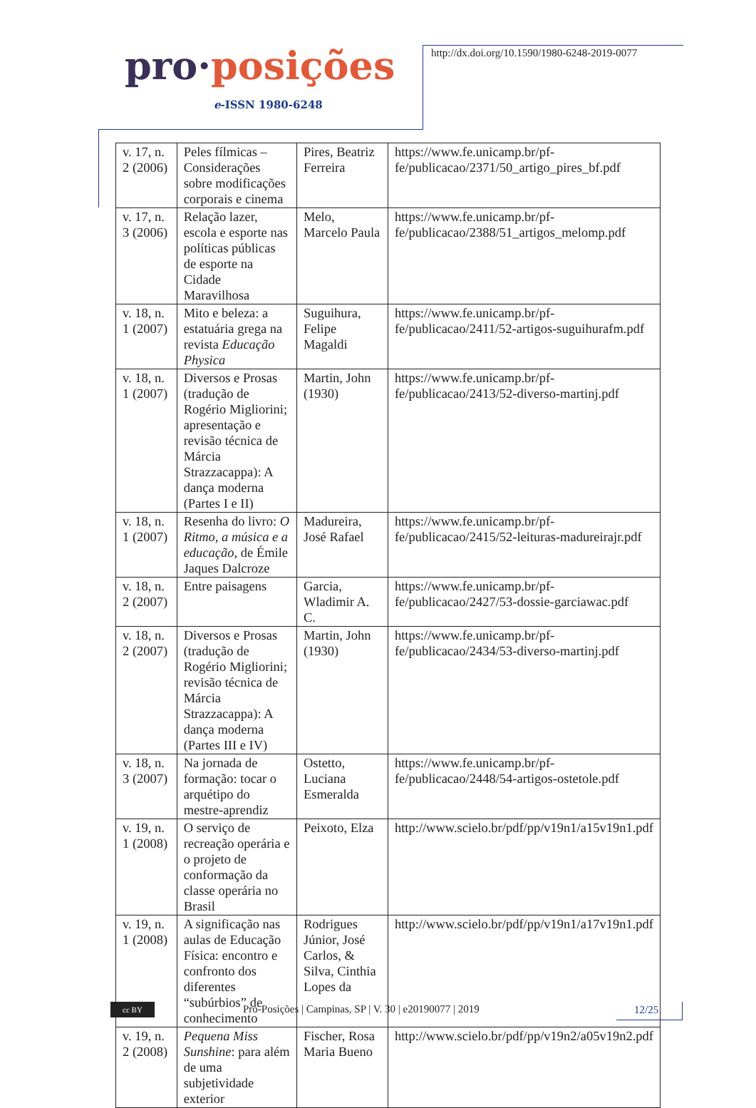pro·posições
e-ISSN 1980-6248
http://dx.doi.org/10.1590/1980-6248-2019-0077
| v. 17, n. 2 (2006) | Peles fílmicas – Considerações sobre modificações corporais e cinema | Pires, Beatriz Ferreira | https://www.fe.unicamp.br/pf-fe/publicacao/2371/50_artigo_pires_bf.pdf |
| v. 17, n. 3 (2006) | Relação lazer, escola e esporte nas políticas públicas de esporte na Cidade Maravilhosa | Melo, Marcelo Paula | https://www.fe.unicamp.br/pf-fe/publicacao/2388/51_artigos_melomp.pdf |
| v. 18, n. 1 (2007) | Mito e beleza: a estatuária grega na revista Educação Physica | Suguihura, Felipe Magaldi | https://www.fe.unicamp.br/pf-fe/publicacao/2411/52-artigos-suguihurafm.pdf |
| v. 18, n. 1 (2007) | Diversos e Prosas (tradução de Rogério Migliorini; apresentação e revisão técnica de Márcia Strazzacappa): A dança moderna (Partes I e II) | Martin, John (1930) | https://www.fe.unicamp.br/pf-fe/publicacao/2413/52-diverso-martinj.pdf |
| v. 18, n. 1 (2007) | Resenha do livro: O Ritmo, a música e a educação , de Émile Jaques Dalcroze | Madureira, José Rafael | https://www.fe.unicamp.br/pf-fe/publicacao/2415/52-leituras-madureirajr.pdf |
| v. 18, n. 2 (2007) | Entre paisagens | Garcia, Wladimir A. C. | https://www.fe.unicamp.br/pf-fe/publicacao/2427/53-dossie-garciawac.pdf |
| v. 18, n. 2 (2007) | Diversos e Prosas (tradução de Rogério Migliorini; revisão técnica de Márcia Strazzacappa): A dança moderna (Partes III e IV) | Martin, John (1930) | https://www.fe.unicamp.br/pf-fe/publicacao/2434/53-diverso-martinj.pdf |
| v. 18, n. 3 (2007) | Na jornada de formação: tocar o arquétipo do mestre-aprendiz | Ostetto, Luciana Esmeralda | https://www.fe.unicamp.br/pf-fe/publicacao/2448/54-artigos-ostetole.pdf |
| v. 19, n. 1 (2008) | O serviço de recreação operária e o projeto de conformação da classe operária no Brasil | Peixoto, Elza | http://www.scielo.br/pdf/pp/v19n1/a15v19n1.pdf |
| v. 19, n. 1 (2008) | A significação nas aulas de Educação Física: encontro e confronto dos diferentes “subúrbios” de conhecimento | Rodrigues Júnior, José Carlos, & Silva, Cinthia Lopes da | http://www.scielo.br/pdf/pp/v19n1/a17v19n1.pdf |
| v. 19, n. 2 (2008) | Pequena Miss Sunshine : para além de uma subjetividade exterior | Fischer, Rosa Maria Bueno | http://www.scielo.br/pdf/pp/v19n2/a05v19n2.pdf |
cc BY
Pro-Posições | Campinas, SP | V. 30 | e20190077 | 2019
12/25